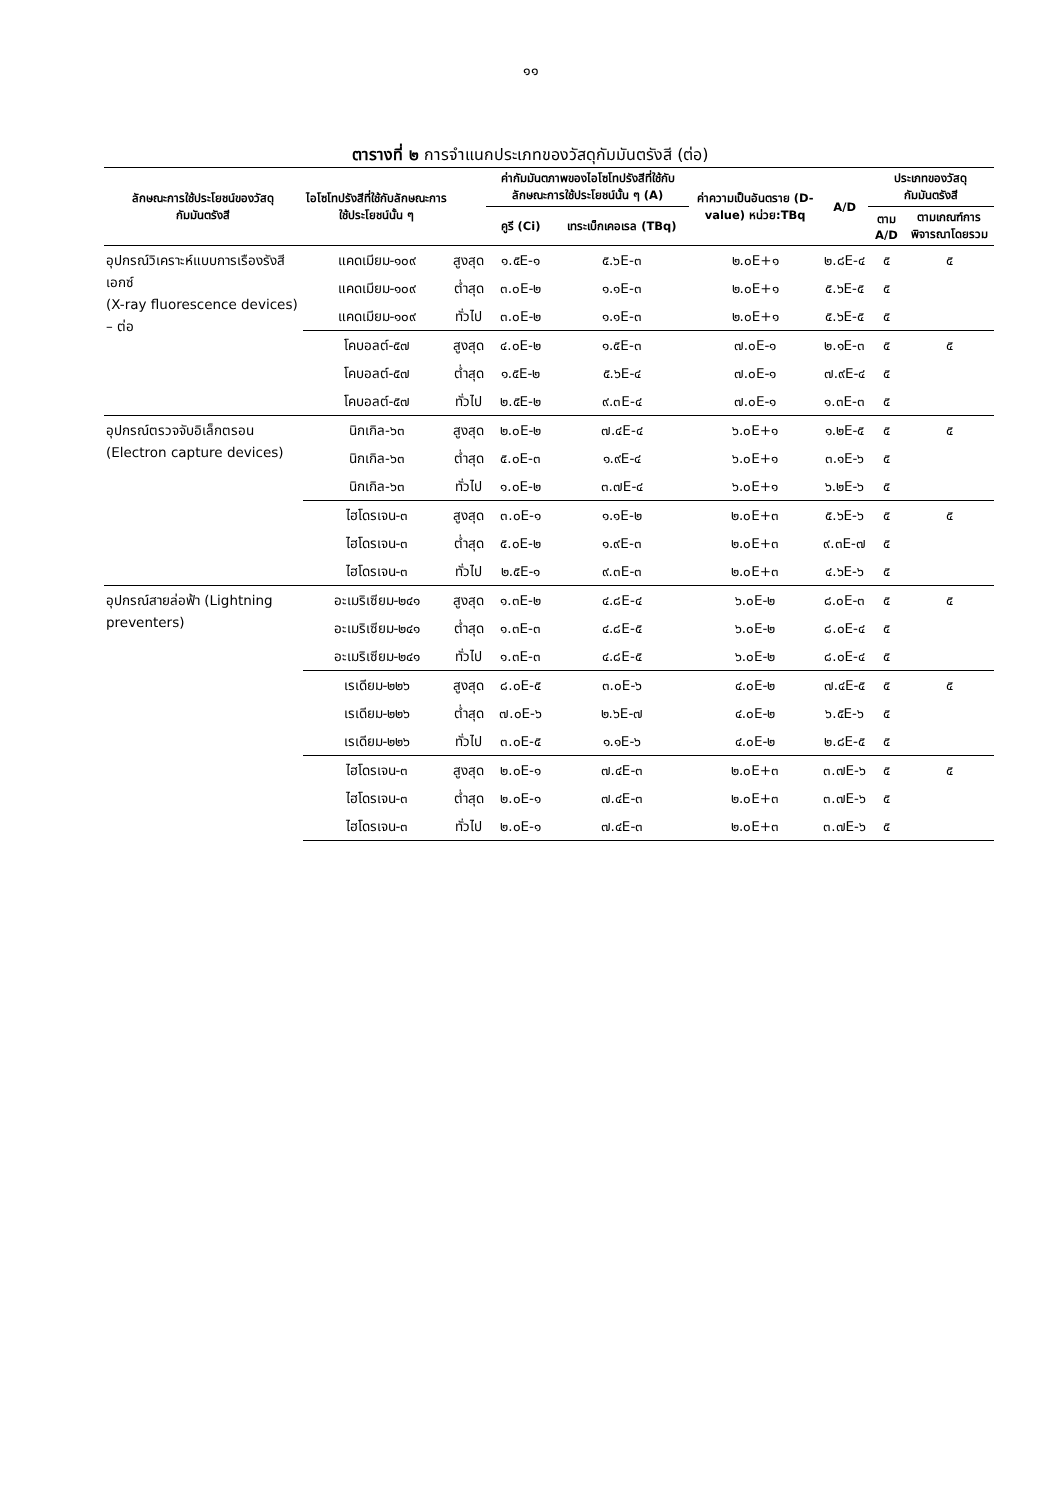๑๑
ตารางที่ ๒ การจำแนกประเภทของวัสดุกัมมันตรังสี (ต่อ)
| ลักษณะการใช้ประโยชน์ของวัสดุกัมมันตรังสี | ไอโซโทปรังสีที่ใช้กับลักษณะการใช้ประโยชน์นั้น ๆ | | ค่ากัมมันตภาพของไอโซโทปรังสีที่ใช้กับลักษณะการใช้ประโยชน์นั้น ๆ (A) | | ค่าความเป็นอันตราย (D-value) หน่วย:TBq | A/D | ประเภทของวัสดุกัมมันตรังสี | |
| --- | --- | --- | --- | --- | --- | --- | --- | --- |
| | | | คูรี (Ci) | เทระเบ็กเคอเรล (TBq) | | | ตาม A/D | ตามเกณฑ์การพิจารณาโดยรวม |
| อุปกรณ์วิเคราะห์แบบการเรืองรังสีเอกซ์ (X-ray fluorescence devices) – ต่อ | แคดเมียม-๑๐๙ | สูงสุด | ๑.๕E-๑ | ๕.๖E-๓ | ๒.๐E+๑ | ๒.๘E-๔ | ๕ | ๕ |
| | แคดเมียม-๑๐๙ | ต่ำสุด | ๓.๐E-๒ | ๑.๑E-๓ | ๒.๐E+๑ | ๕.๖E-๕ | ๕ | |
| | แคดเมียม-๑๐๙ | ทั่วไป | ๓.๐E-๒ | ๑.๑E-๓ | ๒.๐E+๑ | ๕.๖E-๕ | ๕ | |
| | โคบอลต์-๕๗ | สูงสุด | ๔.๐E-๒ | ๑.๕E-๓ | ๗.๐E-๑ | ๒.๑E-๓ | ๕ | ๕ |
| | โคบอลต์-๕๗ | ต่ำสุด | ๑.๕E-๒ | ๕.๖E-๔ | ๗.๐E-๑ | ๗.๙E-๔ | ๕ | |
| | โคบอลต์-๕๗ | ทั่วไป | ๒.๕E-๒ | ๙.๓E-๔ | ๗.๐E-๑ | ๑.๓E-๓ | ๕ | |
| อุปกรณ์ตรวจจับอิเล็กตรอน (Electron capture devices) | นิกเกิล-๖๓ | สูงสุด | ๒.๐E-๒ | ๗.๔E-๔ | ๖.๐E+๑ | ๑.๒E-๕ | ๕ | ๕ |
| | นิกเกิล-๖๓ | ต่ำสุด | ๕.๐E-๓ | ๑.๙E-๔ | ๖.๐E+๑ | ๓.๑E-๖ | ๕ | |
| | นิกเกิล-๖๓ | ทั่วไป | ๑.๐E-๒ | ๓.๗E-๔ | ๖.๐E+๑ | ๖.๒E-๖ | ๕ | |
| | ไฮโดรเจน-๓ | สูงสุด | ๓.๐E-๑ | ๑.๑E-๒ | ๒.๐E+๓ | ๕.๖E-๖ | ๕ | ๕ |
| | ไฮโดรเจน-๓ | ต่ำสุด | ๕.๐E-๒ | ๑.๙E-๓ | ๒.๐E+๓ | ๙.๓E-๗ | ๕ | |
| | ไฮโดรเจน-๓ | ทั่วไป | ๒.๕E-๑ | ๙.๓E-๓ | ๒.๐E+๓ | ๔.๖E-๖ | ๕ | |
| อุปกรณ์สายล่อฟ้า (Lightning preventers) | อะเมริเซียม-๒๔๑ | สูงสุด | ๑.๓E-๒ | ๔.๘E-๔ | ๖.๐E-๒ | ๘.๐E-๓ | ๕ | ๕ |
| | อะเมริเซียม-๒๔๑ | ต่ำสุด | ๑.๓E-๓ | ๔.๘E-๕ | ๖.๐E-๒ | ๘.๐E-๔ | ๕ | |
| | อะเมริเซียม-๒๔๑ | ทั่วไป | ๑.๓E-๓ | ๔.๘E-๕ | ๖.๐E-๒ | ๘.๐E-๔ | ๕ | |
| | เรเดียม-๒๒๖ | สูงสุด | ๘.๐E-๕ | ๓.๐E-๖ | ๔.๐E-๒ | ๗.๔E-๕ | ๕ | ๕ |
| | เรเดียม-๒๒๖ | ต่ำสุด | ๗.๐E-๖ | ๒.๖E-๗ | ๔.๐E-๒ | ๖.๕E-๖ | ๕ | |
| | เรเดียม-๒๒๖ | ทั่วไป | ๓.๐E-๕ | ๑.๑E-๖ | ๔.๐E-๒ | ๒.๘E-๕ | ๕ | |
| | ไฮโดรเจน-๓ | สูงสุด | ๒.๐E-๑ | ๗.๔E-๓ | ๒.๐E+๓ | ๓.๗E-๖ | ๕ | ๕ |
| | ไฮโดรเจน-๓ | ต่ำสุด | ๒.๐E-๑ | ๗.๔E-๓ | ๒.๐E+๓ | ๓.๗E-๖ | ๕ | |
| | ไฮโดรเจน-๓ | ทั่วไป | ๒.๐E-๑ | ๗.๔E-๓ | ๒.๐E+๓ | ๓.๗E-๖ | ๕ | |